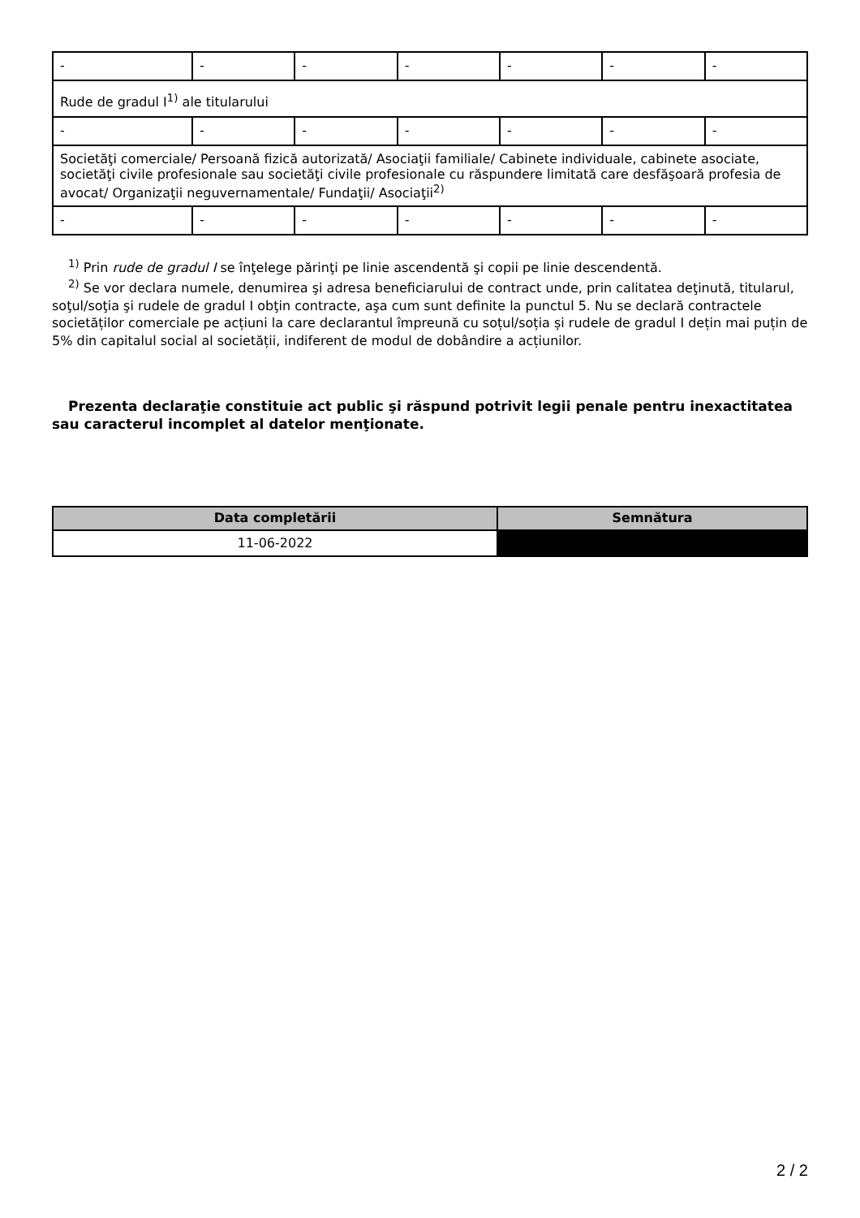| - | - | - | - | - | - | - |
| Rude de gradul I<sup>1)</sup> ale titularului | | | | | | |
| - | - | - | - | - | - | - |
| Societăţi comerciale/ Persoană fizică autorizată/ Asociaţii familiale/ Cabinete individuale, cabinete asociate, societăţi civile profesionale sau societăţi civile profesionale cu răspundere limitată care desfăşoară profesia de avocat/ Organizaţii neguvernamentale/ Fundaţii/ Asociaţii<sup>2)</sup> | | | | | | |
| - | - | - | - | - | - | - |
<sup>1)</sup> Prin rude de gradul I se înţelege părinţi pe linie ascendentă şi copii pe linie descendentă.
<sup>2)</sup> Se vor declara numele, denumirea şi adresa beneficiarului de contract unde, prin calitatea deţinută, titularul, soţul/soţia şi rudele de gradul I obţin contracte, aşa cum sunt definite la punctul 5. Nu se declară contractele societăților comerciale pe acțiuni la care declarantul împreună cu soțul/soția și rudele de gradul I dețin mai puțin de 5% din capitalul social al societății, indiferent de modul de dobândire a acțiunilor.
Prezenta declaraţie constituie act public şi răspund potrivit legii penale pentru inexactitatea sau caracterul incomplet al datelor menţionate.
| Data completării | Semnătura |
| --- | --- |
| 11-06-2022 | |
2 / 2